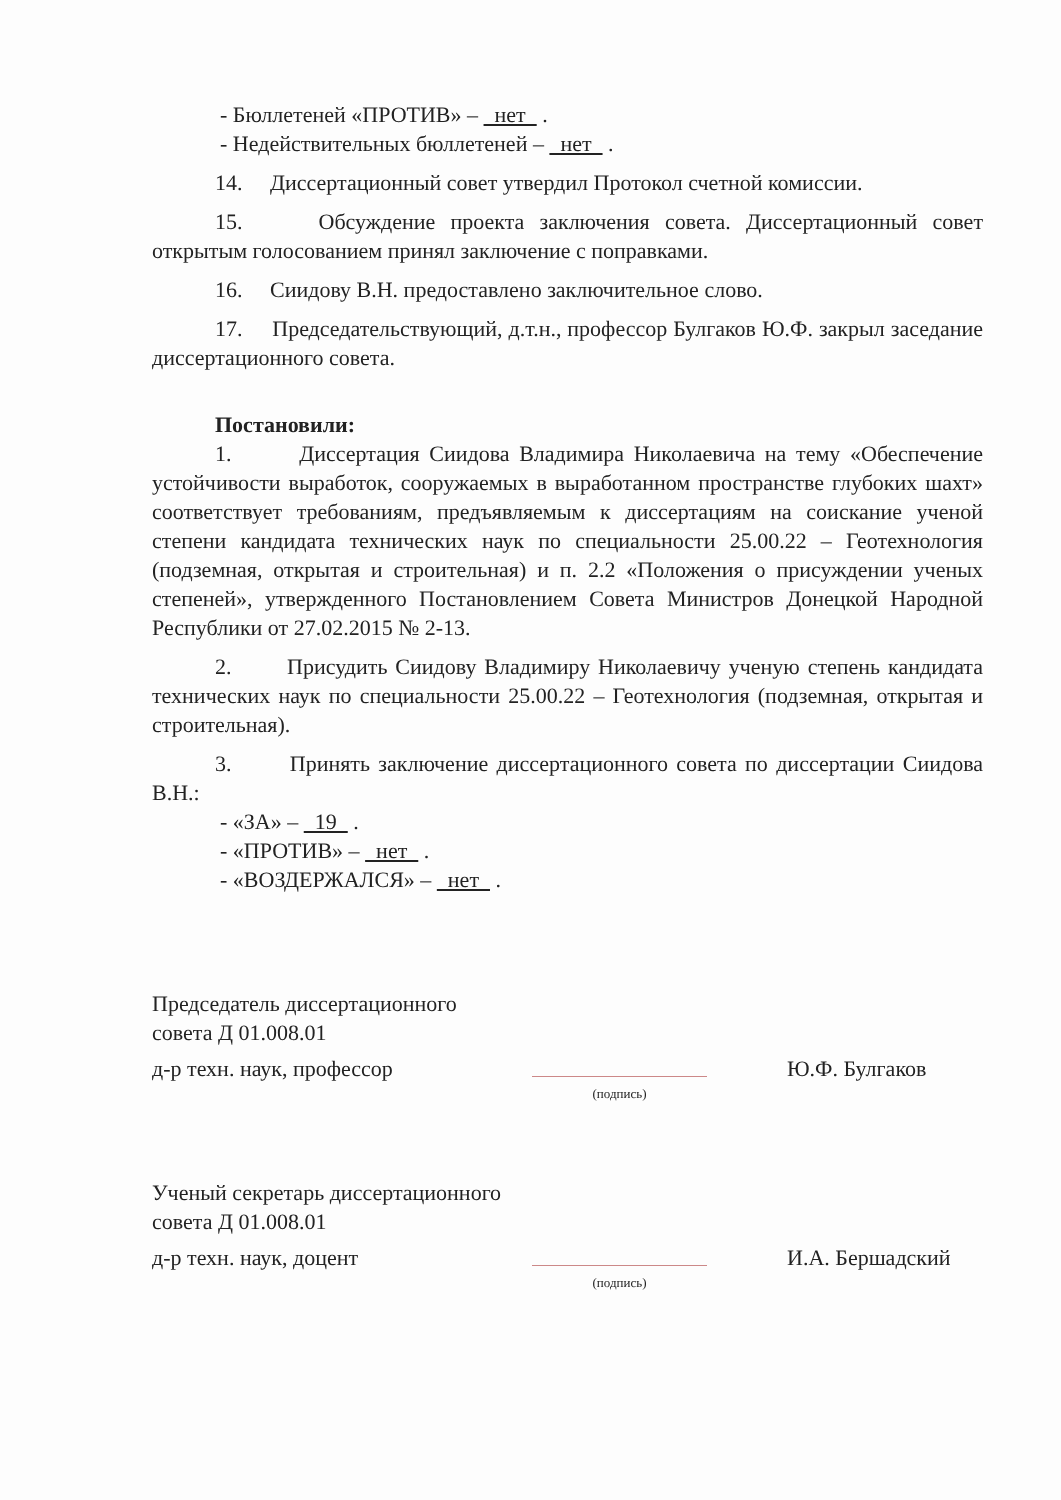- Бюллетеней «ПРОТИВ» – нет .
- Недействительных бюллетеней – нет .
14. Диссертационный совет утвердил Протокол счетной комиссии.
15. Обсуждение проекта заключения совета. Диссертационный совет открытым голосованием принял заключение с поправками.
16. Сиидову В.Н. предоставлено заключительное слово.
17. Председательствующий, д.т.н., профессор Булгаков Ю.Ф. закрыл заседание диссертационного совета.
Постановили:
1. Диссертация Сиидова Владимира Николаевича на тему «Обеспечение устойчивости выработок, сооружаемых в выработанном пространстве глубоких шахт» соответствует требованиям, предъявляемым к диссертациям на соискание ученой степени кандидата технических наук по специальности 25.00.22 – Геотехнология (подземная, открытая и строительная) и п. 2.2 «Положения о присуждении ученых степеней», утвержденного Постановлением Совета Министров Донецкой Народной Республики от 27.02.2015 № 2-13.
2. Присудить Сиидову Владимиру Николаевичу ученую степень кандидата технических наук по специальности 25.00.22 – Геотехнология (подземная, открытая и строительная).
3. Принять заключение диссертационного совета по диссертации Сиидова В.Н.:
- «ЗА» – 19 .
- «ПРОТИВ» – нет .
- «ВОЗДЕРЖАЛСЯ» – нет .
Председатель диссертационного
совета Д 01.008.01
д-р техн. наук, профессор
Ю.Ф. Булгаков
(подпись)
Ученый секретарь диссертационного
совета Д 01.008.01
д-р техн. наук, доцент
И.А. Бершадский
(подпись)